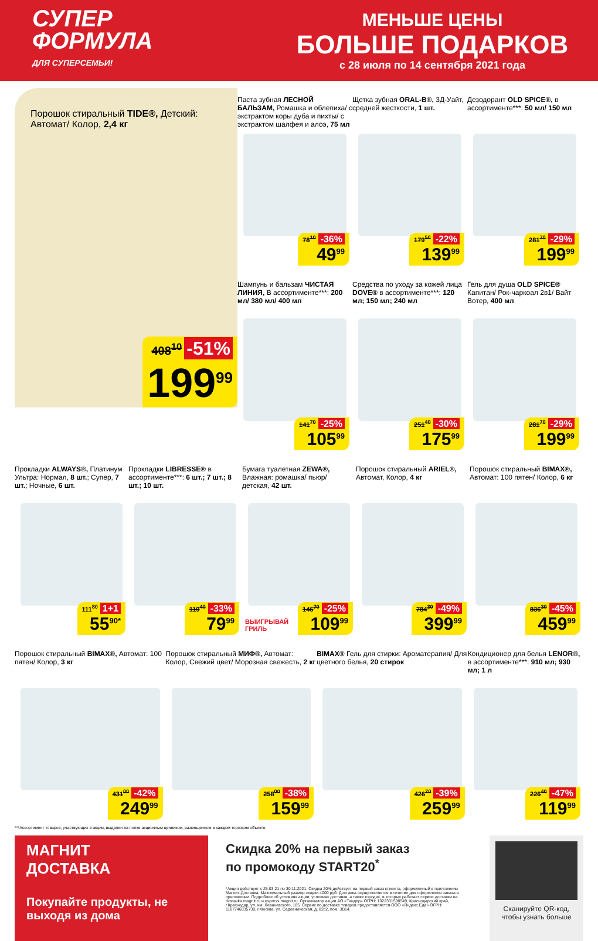СУПЕР
ФОРМУЛА
ДЛЯ СУПЕРСЕМЬИ!
МЕНЬШЕ ЦЕНЫ
БОЛЬШЕ ПОДАРКОВ
с 28 июля по 14 сентября 2021 года
Порошок стиральный TIDE®, Детский: Автомат/ Колор, 2,4 кг
408<sup>10</sup> -51%
199<sup>99</sup>
Паста зубная ЛЕСНОЙ БАЛЬЗАМ, Ромашка и облепиха/ с экстрактом коры дуба и пихты/ с экстрактом шалфея и алоэ, 75 мл
78<sup>10</sup> -36%
49<sup>99</sup>
Щетка зубная ORAL-B®, 3Д-Уайт, средней жесткости, 1 шт.
179<sup>50</sup> -22%
139<sup>99</sup>
Дезодорант OLD SPICE®, в ассортименте***: 50 мл/ 150 мл
281<sup>70</sup> -29%
199<sup>99</sup>
Шампунь и бальзам ЧИСТАЯ ЛИНИЯ, В ассортименте***: 200 мл/ 380 мл/ 400 мл
141<sup>70</sup> -25%
105<sup>99</sup>
Средства по уходу за кожей лица DOVE® в ассортименте***: 120 мл; 150 мл; 240 мл
251<sup>40</sup> -30%
175<sup>99</sup>
Гель для душа OLD SPICE® Капитан/ Рок-чаркоал 2в1/ Вайт Вотер, 400 мл
281<sup>70</sup> -29%
199<sup>99</sup>
Прокладки ALWAYS®, Платинум Ультра: Нормал, 8 шт.; Супер, 7 шт.; Ночные, 6 шт.
111<sup>80</sup> 1+1
55<sup>90*</sup>
Прокладки LIBRESSE® в ассортименте***: 6 шт.; 7 шт.; 8 шт.; 10 шт.
119<sup>40</sup> -33%
79<sup>99</sup>
Бумага туалетная ZEWA®, Влажная: ромашка/ пьюр/ детская, 42 шт.
ВЫИГРЫВАЙ
ГРИЛЬ
146<sup>70</sup> -25%
109<sup>99</sup>
Порошок стиральный ARIEL®, Автомат, Колор, 4 кг
784<sup>30</sup> -49%
399<sup>99</sup>
Порошок стиральный BIMAX®, Автомат: 100 пятен/ Колор, 6 кг
836<sup>30</sup> -45%
459<sup>99</sup>
Порошок стиральный BIMAX®, Автомат: 100 пятен/ Колор, 3 кг
431<sup>00</sup> -42%
249<sup>99</sup>
Порошок стиральный МИФ®, Автомат: Колор, Свежий цвет/ Морозная свежесть, 2 кг
258<sup>00</sup> -38%
159<sup>99</sup>
BIMAX® Гель для стирки: Ароматерапия/ Для цветного белья, 20 стирок
426<sup>70</sup> -39%
259<sup>99</sup>
Кондиционер для белья LENOR®, в ассортименте***: 910 мл; 930 мл; 1 л
226<sup>40</sup> -47%
119<sup>99</sup>
***Ассортимент товаров, участвующих в акции, выделен на полке акционным ценником, размещенном в каждом торговом объекте.
МАГНИТ
ДОСТАВКА
Покупайте продукты, не выходя из дома
Скидка 20% на первый заказ
по промокоду START20<sup>*</sup>
*Акция действует с 25.03.21 по 30.11.2021. Скидка 20% действует на первый заказ клиента, оформленный в приложении Магнит-Доставка. Максимальный размер скидки 4000 руб. Доставка осуществляется в течение дня оформления заказа в приложении. Подробнее об условиях акции, условиях доставки, а также городах, в которых работает сервис доставки на dostavka.magnit.ru и express.magnit.ru. Организатор акции АО «Тандер» ОГРН: 1022301598549, Краснодарский край, г.Краснодар, ул. им. Леваневского, 185. Сервис по доставке товаров предоставляется ООО «Яндекс.Еда» ОГРН: 1187746035730, г.Москва, ул. Садовническая, д. 82с2, пом. 3В14.
Сканируйте QR-код, чтобы узнать больше